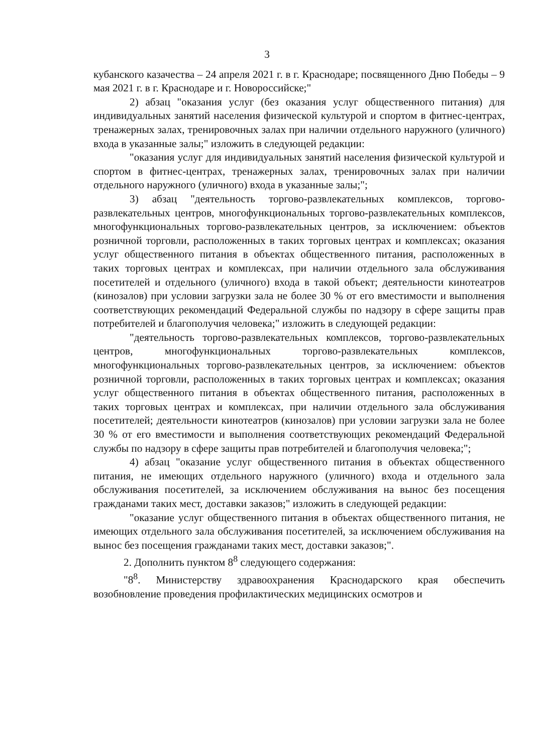3
кубанского казачества – 24 апреля 2021 г. в г. Краснодаре; посвященного Дню Победы – 9 мая 2021 г. в г. Краснодаре и г. Новороссийске;"
2) абзац "оказания услуг (без оказания услуг общественного питания) для индивидуальных занятий населения физической культурой и спортом в фитнес-центрах, тренажерных залах, тренировочных залах при наличии отдельного наружного (уличного) входа в указанные залы;" изложить в следующей редакции:
"оказания услуг для индивидуальных занятий населения физической культурой и спортом в фитнес-центрах, тренажерных залах, тренировочных залах при наличии отдельного наружного (уличного) входа в указанные залы;";
3) абзац "деятельность торгово-развлекательных комплексов, торгово-развлекательных центров, многофункциональных торгово-развлекательных комплексов, многофункциональных торгово-развлекательных центров, за исключением: объектов розничной торговли, расположенных в таких торговых центрах и комплексах; оказания услуг общественного питания в объектах общественного питания, расположенных в таких торговых центрах и комплексах, при наличии отдельного зала обслуживания посетителей и отдельного (уличного) входа в такой объект; деятельности кинотеатров (кинозалов) при условии загрузки зала не более 30 % от его вместимости и выполнения соответствующих рекомендаций Федеральной службы по надзору в сфере защиты прав потребителей и благополучия человека;" изложить в следующей редакции:
"деятельность торгово-развлекательных комплексов, торгово-развлекательных центров, многофункциональных торгово-развлекательных комплексов, многофункциональных торгово-развлекательных центров, за исключением: объектов розничной торговли, расположенных в таких торговых центрах и комплексах; оказания услуг общественного питания в объектах общественного питания, расположенных в таких торговых центрах и комплексах, при наличии отдельного зала обслуживания посетителей; деятельности кинотеатров (кинозалов) при условии загрузки зала не более 30 % от его вместимости и выполнения соответствующих рекомендаций Федеральной службы по надзору в сфере защиты прав потребителей и благополучия человека;";
4) абзац "оказание услуг общественного питания в объектах общественного питания, не имеющих отдельного наружного (уличного) входа и отдельного зала обслуживания посетителей, за исключением обслуживания на вынос без посещения гражданами таких мест, доставки заказов;" изложить в следующей редакции:
"оказание услуг общественного питания в объектах общественного питания, не имеющих отдельного зала обслуживания посетителей, за исключением обслуживания на вынос без посещения гражданами таких мест, доставки заказов;".
2. Дополнить пунктом 8<sup>8</sup> следующего содержания:
"8<sup>8</sup>. Министерству здравоохранения Краснодарского края обеспечить возобновление проведения профилактических медицинских осмотров и